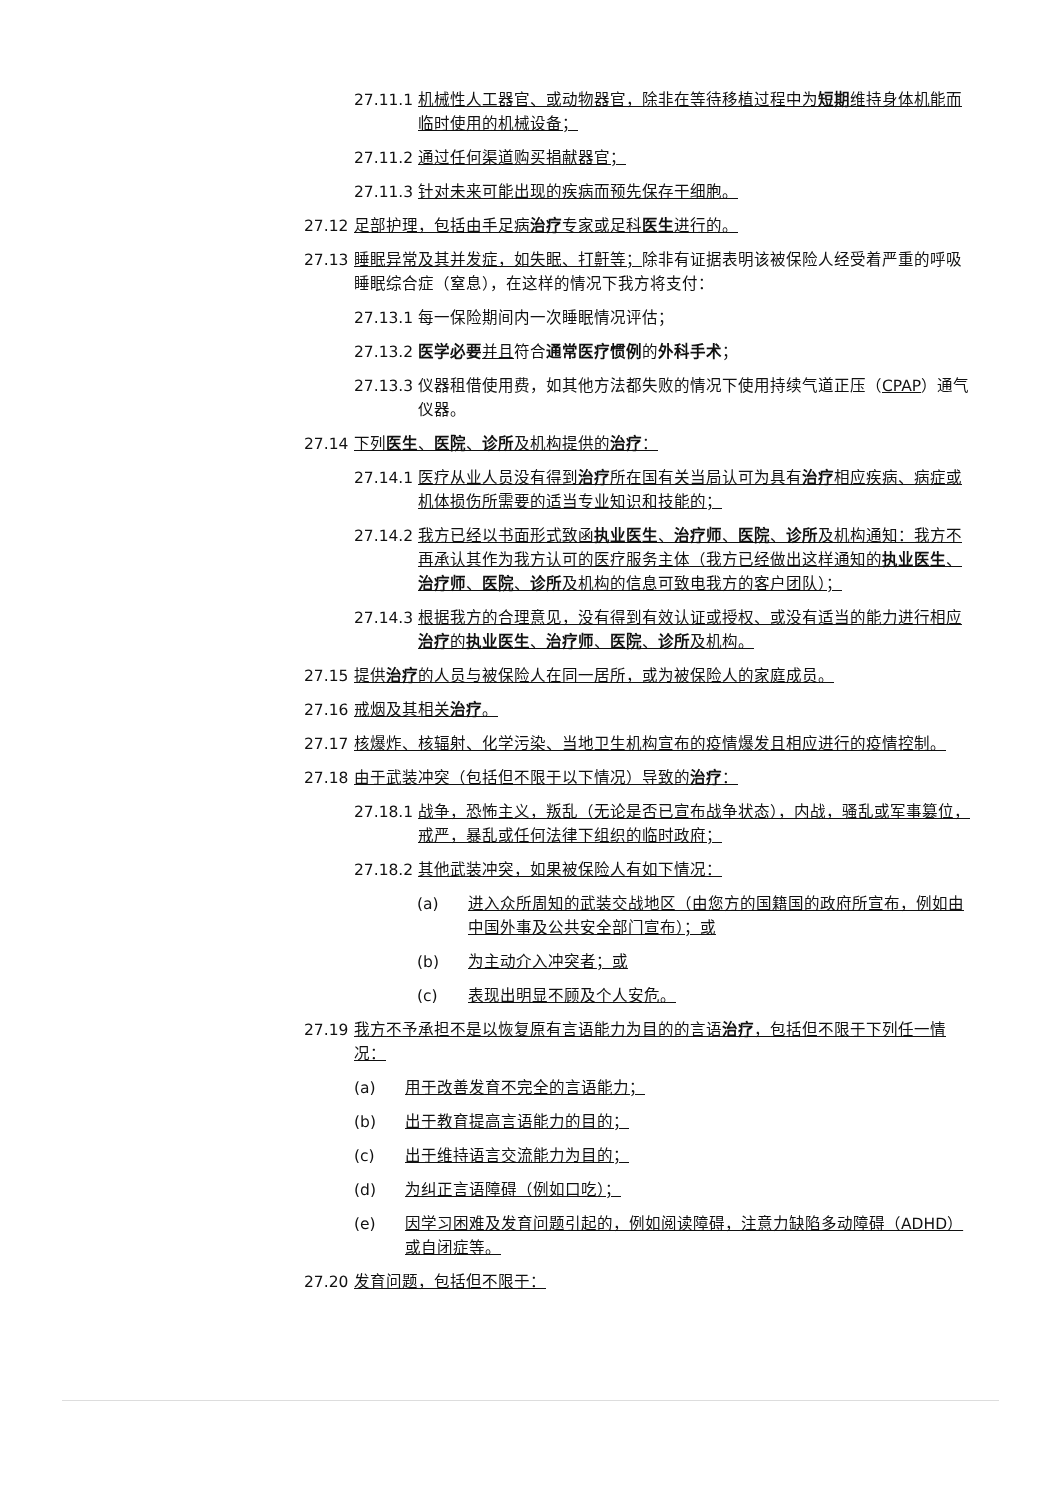27.11.1 机械性人工器官、或动物器官，除非在等待移植过程中为短期维持身体机能而临时使用的机械设备；
27.11.2 通过任何渠道购买捐献器官；
27.11.3 针对未来可能出现的疾病而预先保存干细胞。
27.12 足部护理，包括由手足病治疗专家或足科医生进行的。
27.13 睡眠异常及其并发症，如失眠、打鼾等；除非有证据表明该被保险人经受着严重的呼吸睡眠综合症（窒息），在这样的情况下我方将支付：
27.13.1 每一保险期间内一次睡眠情况评估；
27.13.2 医学必要 并且符合通常医疗惯例的外科手术；
27.13.3 仪器租借使用费，如其他方法都失败的情况下使用持续气道正压（CPAP）通气仪器。
27.14 下列医生、医院、诊所及机构提供的治疗：
27.14.1 医疗从业人员没有得到治疗所在国有关当局认可为具有治疗相应疾病、病症或机体损伤所需要的适当专业知识和技能的；
27.14.2 我方已经以书面形式致函执业医生、治疗师、医院、诊所及机构通知：我方不再承认其作为我方认可的医疗服务主体（我方已经做出这样通知的执业医生、治疗师、医院、诊所及机构的信息可致电我方的客户团队）；
27.14.3 根据我方的合理意见，没有得到有效认证或授权、或没有适当的能力进行相应治疗的执业医生、治疗师、医院、诊所及机构。
27.15 提供治疗的人员与被保险人在同一居所，或为被保险人的家庭成员。
27.16 戒烟及其相关治疗。
27.17 核爆炸、核辐射、化学污染、当地卫生机构宣布的疫情爆发且相应进行的疫情控制。
27.18 由于武装冲突（包括但不限于以下情况）导致的治疗：
27.18.1 战争，恐怖主义，叛乱（无论是否已宣布战争状态），内战，骚乱或军事篡位，戒严，暴乱或任何法律下组织的临时政府；
27.18.2 其他武装冲突，如果被保险人有如下情况：
(a) 进入众所周知的武装交战地区（由您方的国籍国的政府所宣布，例如由中国外事及公共安全部门宣布）；或
(b) 为主动介入冲突者；或
(c) 表现出明显不顾及个人安危。
27.19 我方不予承担不是以恢复原有言语能力为目的的言语治疗，包括但不限于下列任一情况：
(a) 用于改善发育不完全的言语能力；
(b) 出于教育提高言语能力的目的；
(c) 出于维持语言交流能力为目的；
(d) 为纠正言语障碍（例如口吃）；
(e) 因学习困难及发育问题引起的，例如阅读障碍，注意力缺陷多动障碍（ADHD）或自闭症等。
27.20 发育问题，包括但不限于：